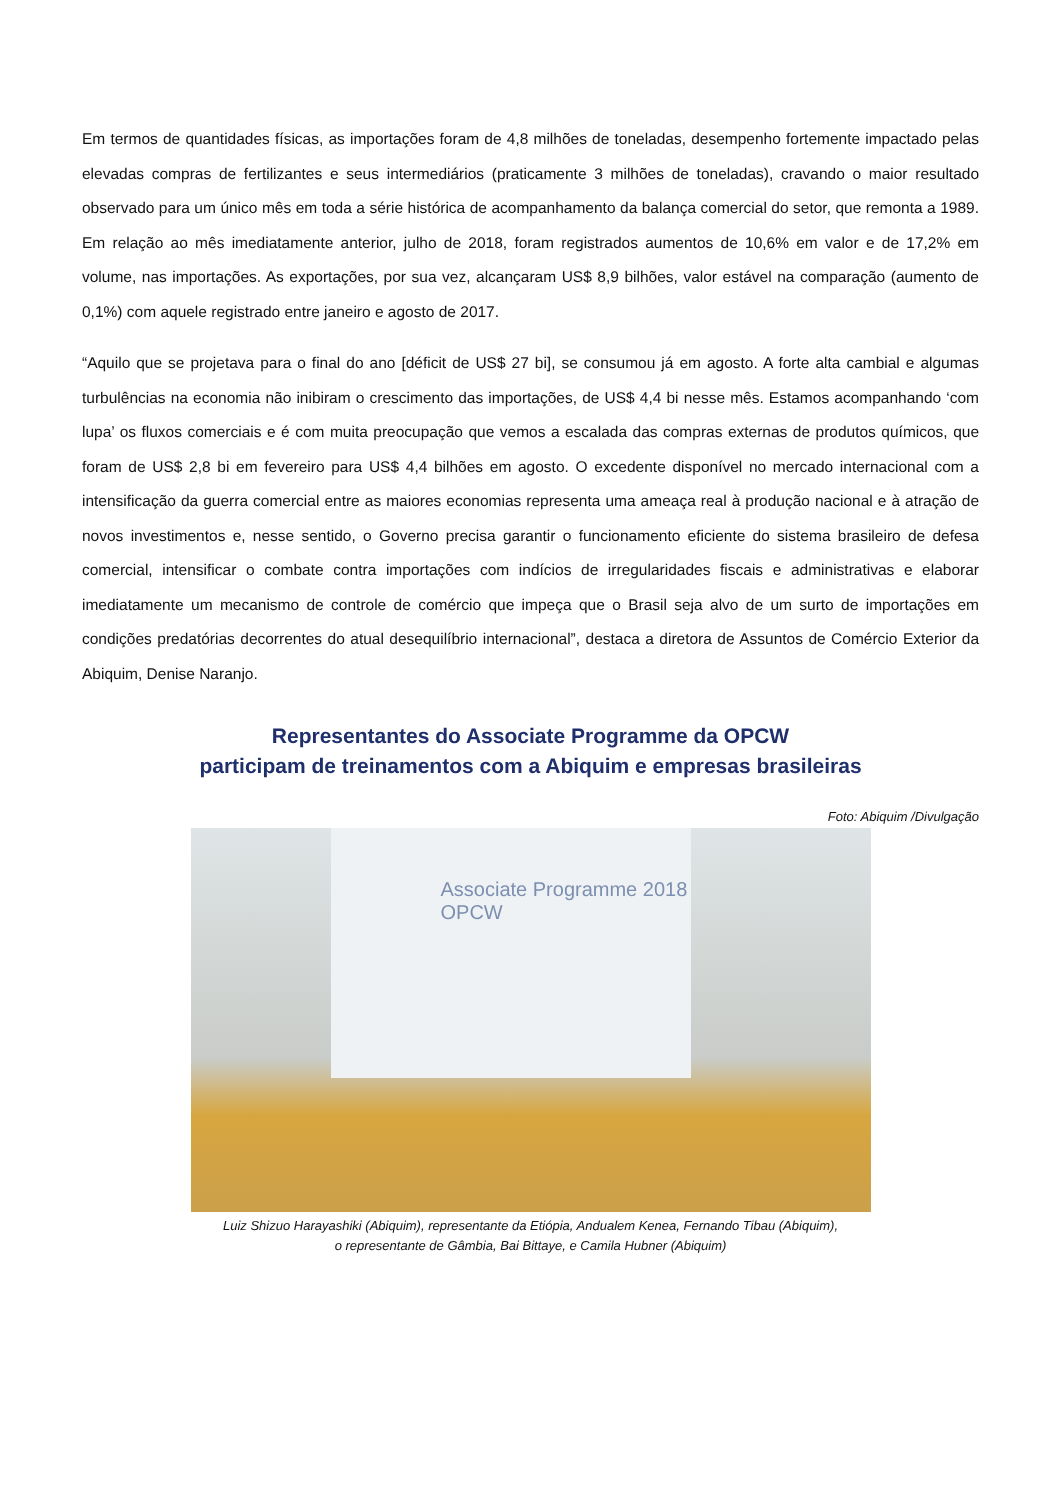Em termos de quantidades físicas, as importações foram de 4,8 milhões de toneladas, desempenho fortemente impactado pelas elevadas compras de fertilizantes e seus intermediários (praticamente 3 milhões de toneladas), cravando o maior resultado observado para um único mês em toda a série histórica de acompanhamento da balança comercial do setor, que remonta a 1989. Em relação ao mês imediatamente anterior, julho de 2018, foram registrados aumentos de 10,6% em valor e de 17,2% em volume, nas importações. As exportações, por sua vez, alcançaram US$ 8,9 bilhões, valor estável na comparação (aumento de 0,1%) com aquele registrado entre janeiro e agosto de 2017.
“Aquilo que se projetava para o final do ano [déficit de US$ 27 bi], se consumou já em agosto. A forte alta cambial e algumas turbulências na economia não inibiram o crescimento das importações, de US$ 4,4 bi nesse mês. Estamos acompanhando ‘com lupa’ os fluxos comerciais e é com muita preocupação que vemos a escalada das compras externas de produtos químicos, que foram de US$ 2,8 bi em fevereiro para US$ 4,4 bilhões em agosto. O excedente disponível no mercado internacional com a intensificação da guerra comercial entre as maiores economias representa uma ameaça real à produção nacional e à atração de novos investimentos e, nesse sentido, o Governo precisa garantir o funcionamento eficiente do sistema brasileiro de defesa comercial, intensificar o combate contra importações com indícios de irregularidades fiscais e administrativas e elaborar imediatamente um mecanismo de controle de comércio que impeça que o Brasil seja alvo de um surto de importações em condições predatórias decorrentes do atual desequilíbrio internacional”, destaca a diretora de Assuntos de Comércio Exterior da Abiquim, Denise Naranjo.
Representantes do Associate Programme da OPCW
participam de treinamentos com a Abiquim e empresas brasileiras
Foto: Abiquim /Divulgação
Associate Programme 2018
OPCW
Luiz Shizuo Harayashiki (Abiquim), representante da Etiópia, Andualem Kenea, Fernando Tibau (Abiquim),
o representante de Gâmbia, Bai Bittaye, e Camila Hubner (Abiquim)